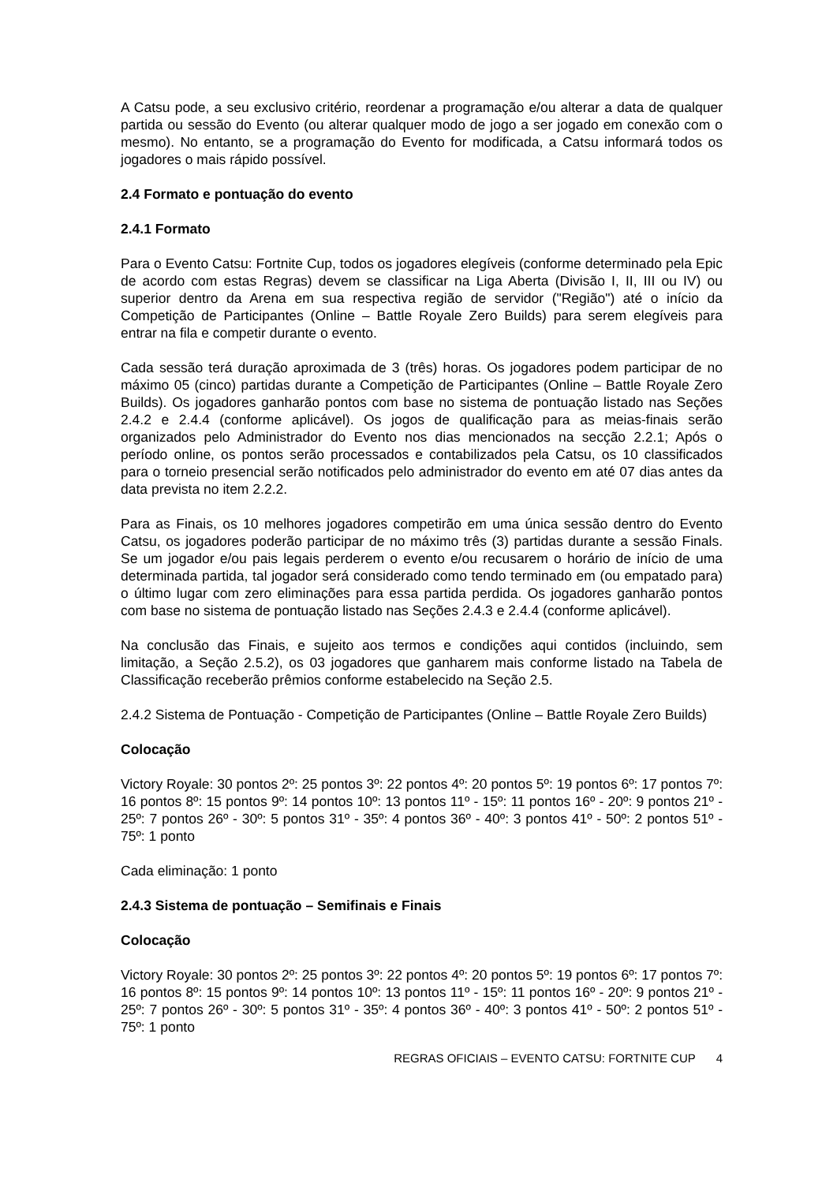A Catsu pode, a seu exclusivo critério, reordenar a programação e/ou alterar a data de qualquer partida ou sessão do Evento (ou alterar qualquer modo de jogo a ser jogado em conexão com o mesmo). No entanto, se a programação do Evento for modificada, a Catsu informará todos os jogadores o mais rápido possível.
2.4 Formato e pontuação do evento
2.4.1 Formato
Para o Evento Catsu: Fortnite Cup, todos os jogadores elegíveis (conforme determinado pela Epic de acordo com estas Regras) devem se classificar na Liga Aberta (Divisão I, II, III ou IV) ou superior dentro da Arena em sua respectiva região de servidor ("Região") até o início da Competição de Participantes (Online – Battle Royale Zero Builds) para serem elegíveis para entrar na fila e competir durante o evento.
Cada sessão terá duração aproximada de 3 (três) horas. Os jogadores podem participar de no máximo 05 (cinco) partidas durante a Competição de Participantes (Online – Battle Royale Zero Builds). Os jogadores ganharão pontos com base no sistema de pontuação listado nas Seções 2.4.2 e 2.4.4 (conforme aplicável). Os jogos de qualificação para as meias-finais serão organizados pelo Administrador do Evento nos dias mencionados na secção 2.2.1; Após o período online, os pontos serão processados e contabilizados pela Catsu, os 10 classificados para o torneio presencial serão notificados pelo administrador do evento em até 07 dias antes da data prevista no item 2.2.2.
Para as Finais, os 10 melhores jogadores competirão em uma única sessão dentro do Evento Catsu, os jogadores poderão participar de no máximo três (3) partidas durante a sessão Finals. Se um jogador e/ou pais legais perderem o evento e/ou recusarem o horário de início de uma determinada partida, tal jogador será considerado como tendo terminado em (ou empatado para) o último lugar com zero eliminações para essa partida perdida. Os jogadores ganharão pontos com base no sistema de pontuação listado nas Seções 2.4.3 e 2.4.4 (conforme aplicável).
Na conclusão das Finais, e sujeito aos termos e condições aqui contidos (incluindo, sem limitação, a Seção 2.5.2), os 03 jogadores que ganharem mais conforme listado na Tabela de Classificação receberão prêmios conforme estabelecido na Seção 2.5.
2.4.2 Sistema de Pontuação - Competição de Participantes (Online – Battle Royale Zero Builds)
Colocação
Victory Royale: 30 pontos 2º: 25 pontos 3º: 22 pontos 4º: 20 pontos 5º: 19 pontos 6º: 17 pontos 7º: 16 pontos 8º: 15 pontos 9º: 14 pontos 10º: 13 pontos 11º - 15º: 11 pontos 16º - 20º: 9 pontos 21º - 25º: 7 pontos 26º - 30º: 5 pontos 31º - 35º: 4 pontos 36º - 40º: 3 pontos 41º - 50º: 2 pontos 51º - 75º: 1 ponto
Cada eliminação: 1 ponto
2.4.3 Sistema de pontuação – Semifinais e Finais
Colocação
Victory Royale: 30 pontos 2º: 25 pontos 3º: 22 pontos 4º: 20 pontos 5º: 19 pontos 6º: 17 pontos 7º: 16 pontos 8º: 15 pontos 9º: 14 pontos 10º: 13 pontos 11º - 15º: 11 pontos 16º - 20º: 9 pontos 21º - 25º: 7 pontos 26º - 30º: 5 pontos 31º - 35º: 4 pontos 36º - 40º: 3 pontos 41º - 50º: 2 pontos 51º - 75º: 1 ponto
REGRAS OFICIAIS – EVENTO CATSU: FORTNITE CUP 4